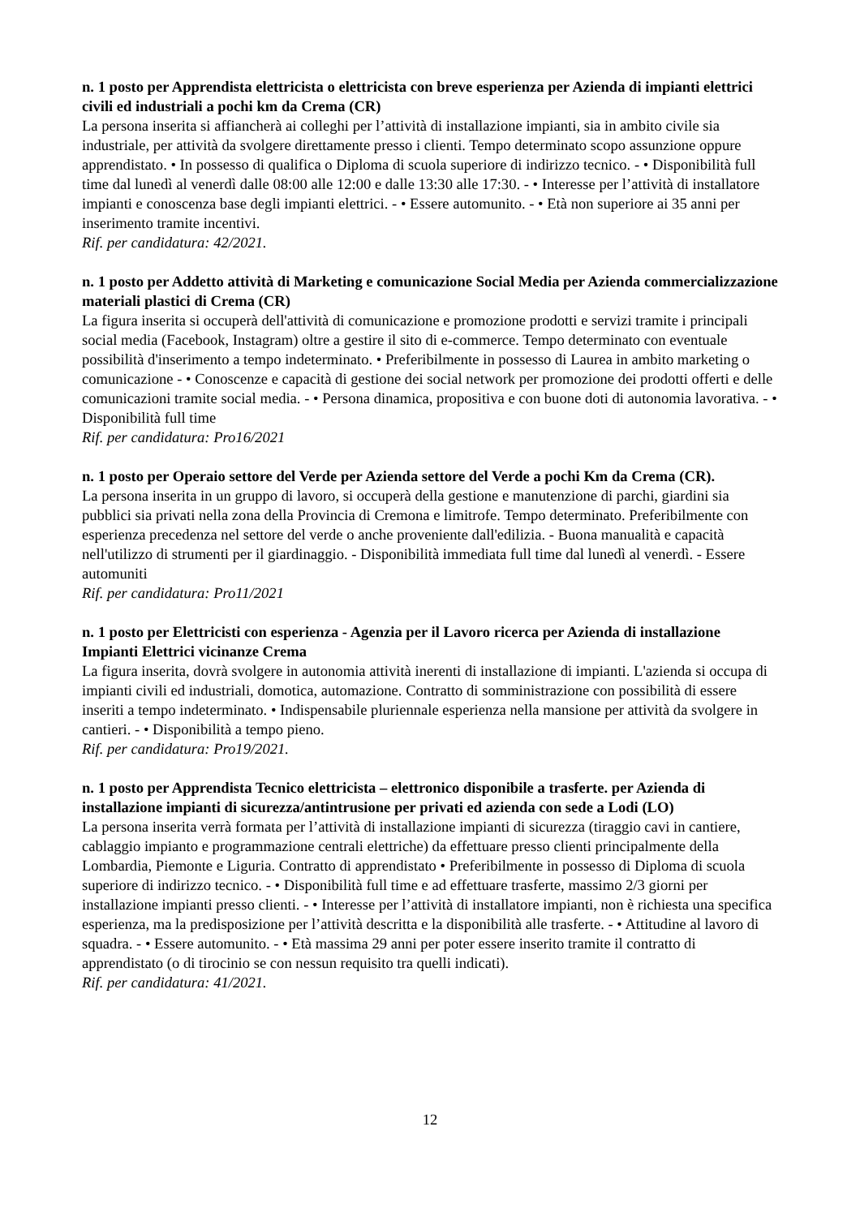n. 1 posto per Apprendista elettricista o elettricista con breve esperienza per Azienda di impianti elettrici civili ed industriali a pochi km da Crema (CR)
La persona inserita si affiancherà ai colleghi per l’attività di installazione impianti, sia in ambito civile sia industriale, per attività da svolgere direttamente presso i clienti. Tempo determinato scopo assunzione oppure apprendistato. • In possesso di qualifica o Diploma di scuola superiore di indirizzo tecnico. - • Disponibilità full time dal lunedì al venerdì dalle 08:00 alle 12:00 e dalle 13:30 alle 17:30. - • Interesse per l’attività di installatore impianti e conoscenza base degli impianti elettrici. - • Essere automunito. - • Età non superiore ai 35 anni per inserimento tramite incentivi.
Rif. per candidatura: 42/2021.
n. 1 posto per Addetto attività di Marketing e comunicazione Social Media per Azienda commercializzazione materiali plastici di Crema (CR)
La figura inserita si occuperà dell'attività di comunicazione e promozione prodotti e servizi tramite i principali social media (Facebook, Instagram) oltre a gestire il sito di e-commerce. Tempo determinato con eventuale possibilità d'inserimento a tempo indeterminato. • Preferibilmente in possesso di Laurea in ambito marketing o comunicazione - • Conoscenze e capacità di gestione dei social network per promozione dei prodotti offerti e delle comunicazioni tramite social media. - • Persona dinamica, propositiva e con buone doti di autonomia lavorativa. - • Disponibilità full time
Rif. per candidatura: Pro16/2021
n. 1 posto per Operaio settore del Verde per Azienda settore del Verde a pochi Km da Crema (CR).
La persona inserita in un gruppo di lavoro, si occuperà della gestione e manutenzione di parchi, giardini sia pubblici sia privati nella zona della Provincia di Cremona e limitrofe. Tempo determinato. Preferibilmente con esperienza precedenza nel settore del verde o anche proveniente dall'edilizia. - Buona manualità e capacità nell'utilizzo di strumenti per il giardinaggio. - Disponibilità immediata full time dal lunedì al venerdì. - Essere automuniti
Rif. per candidatura: Pro11/2021
n. 1 posto per Elettricisti con esperienza - Agenzia per il Lavoro ricerca per Azienda di installazione Impianti Elettrici vicinanze Crema
La figura inserita, dovrà svolgere in autonomia attività inerenti di installazione di impianti. L'azienda si occupa di impianti civili ed industriali, domotica, automazione. Contratto di somministrazione con possibilità di essere inseriti a tempo indeterminato. • Indispensabile pluriennale esperienza nella mansione per attività da svolgere in cantieri. - • Disponibilità a tempo pieno.
Rif. per candidatura: Pro19/2021.
n. 1 posto per Apprendista Tecnico elettricista – elettronico disponibile a trasferte. per Azienda di installazione impianti di sicurezza/antintrusione per privati ed azienda con sede a Lodi (LO)
La persona inserita verrà formata per l’attività di installazione impianti di sicurezza (tiraggio cavi in cantiere, cablaggio impianto e programmazione centrali elettriche) da effettuare presso clienti principalmente della Lombardia, Piemonte e Liguria. Contratto di apprendistato • Preferibilmente in possesso di Diploma di scuola superiore di indirizzo tecnico. - • Disponibilità full time e ad effettuare trasferte, massimo 2/3 giorni per installazione impianti presso clienti. - • Interesse per l’attività di installatore impianti, non è richiesta una specifica esperienza, ma la predisposizione per l’attività descritta e la disponibilità alle trasferte. - • Attitudine al lavoro di squadra. - • Essere automunito. - • Età massima 29 anni per poter essere inserito tramite il contratto di apprendistato (o di tirocinio se con nessun requisito tra quelli indicati).
Rif. per candidatura: 41/2021.
12